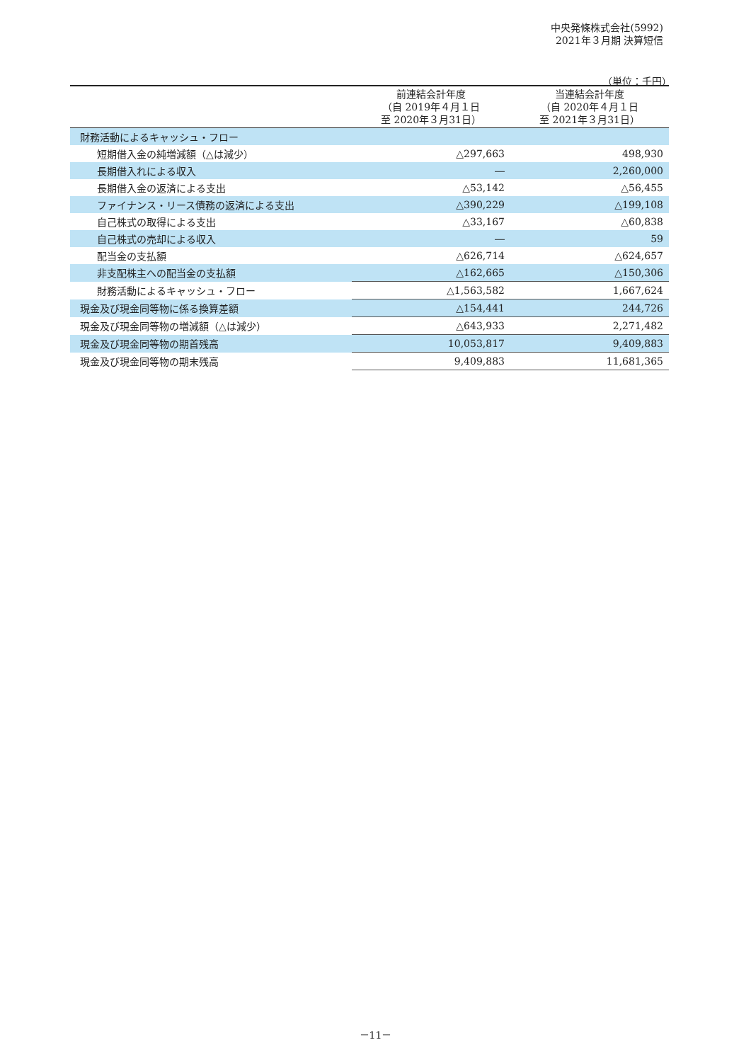中央発條株式会社(5992)
2021年３月期 決算短信
（単位：千円）
| | 前連結会計年度 （自 2019年４月１日 至 2020年３月31日） | 当連結会計年度 （自 2020年４月１日 至 2021年３月31日） |
| --- | --- | --- |
| 財務活動によるキャッシュ・フロー | | |
| 短期借入金の純増減額（△は減少） | △297,663 | 498,930 |
| 長期借入れによる収入 | ― | 2,260,000 |
| 長期借入金の返済による支出 | △53,142 | △56,455 |
| ファイナンス・リース債務の返済による支出 | △390,229 | △199,108 |
| 自己株式の取得による支出 | △33,167 | △60,838 |
| 自己株式の売却による収入 | ― | 59 |
| 配当金の支払額 | △626,714 | △624,657 |
| 非支配株主への配当金の支払額 | △162,665 | △150,306 |
| 財務活動によるキャッシュ・フロー | △1,563,582 | 1,667,624 |
| 現金及び現金同等物に係る換算差額 | △154,441 | 244,726 |
| 現金及び現金同等物の増減額（△は減少） | △643,933 | 2,271,482 |
| 現金及び現金同等物の期首残高 | 10,053,817 | 9,409,883 |
| 現金及び現金同等物の期末残高 | 9,409,883 | 11,681,365 |
－11－